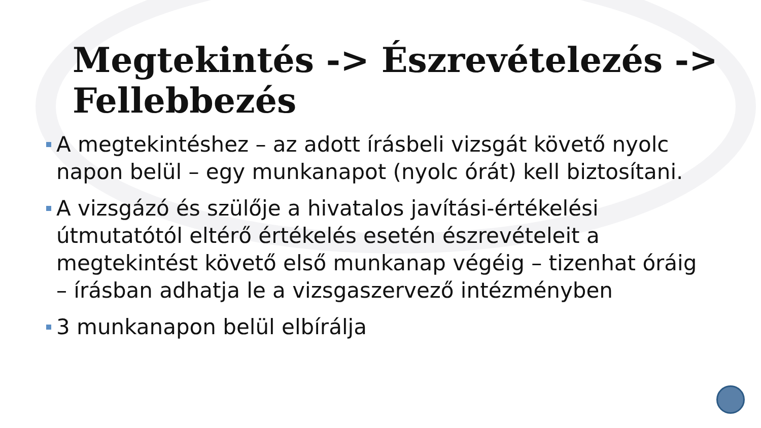Megtekintés -> Észrevételezés -> Fellebbezés
A megtekintéshez – az adott írásbeli vizsgát követő nyolc napon belül – egy munkanapot (nyolc órát) kell biztosítani.
A vizsgázó és szülője a hivatalos javítási-értékelési útmutatótól eltérő értékelés esetén észrevételeit a megtekintést követő első munkanap végéig – tizenhat óráig – írásban adhatja le a vizsgaszervező intézményben
3 munkanapon belül elbírálja